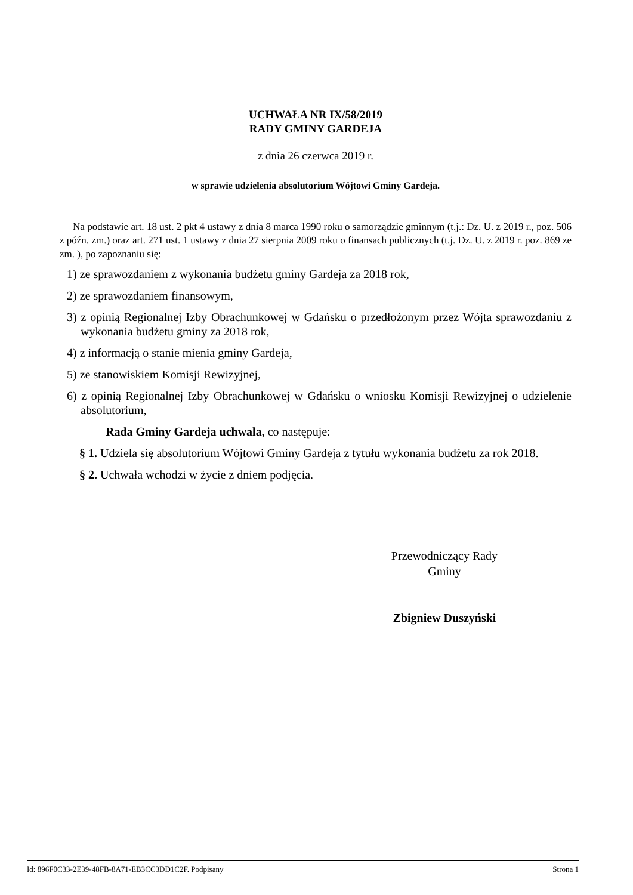UCHWAŁA NR IX/58/2019
RADY GMINY GARDEJA
z dnia 26 czerwca 2019 r.
w sprawie udzielenia absolutorium Wójtowi Gminy Gardeja.
Na podstawie art. 18 ust. 2 pkt 4 ustawy z dnia 8 marca 1990 roku o samorządzie gminnym (t.j.: Dz. U. z 2019 r., poz. 506 z późn. zm.) oraz art. 271 ust. 1 ustawy z dnia 27 sierpnia 2009 roku o finansach publicznych (t.j. Dz. U. z 2019 r. poz. 869 ze zm. ), po zapoznaniu się:
1) ze sprawozdaniem z wykonania budżetu gminy Gardeja za 2018 rok,
2) ze sprawozdaniem finansowym,
3) z opinią Regionalnej Izby Obrachunkowej w Gdańsku o przedłożonym przez Wójta sprawozdaniu z wykonania budżetu gminy za 2018 rok,
4) z informacją o stanie mienia gminy Gardeja,
5) ze stanowiskiem Komisji Rewizyjnej,
6) z opinią Regionalnej Izby Obrachunkowej w Gdańsku o wniosku Komisji Rewizyjnej o udzielenie absolutorium,
Rada Gminy Gardeja uchwala, co następuje:
§ 1. Udziela się absolutorium Wójtowi Gminy Gardeja z tytułu wykonania budżetu za rok 2018.
§ 2. Uchwała wchodzi w życie z dniem podjęcia.
Przewodniczący Rady
Gminy
Zbigniew Duszyński
Id: 896F0C33-2E39-48FB-8A71-EB3CC3DD1C2F. Podpisany Strona 1